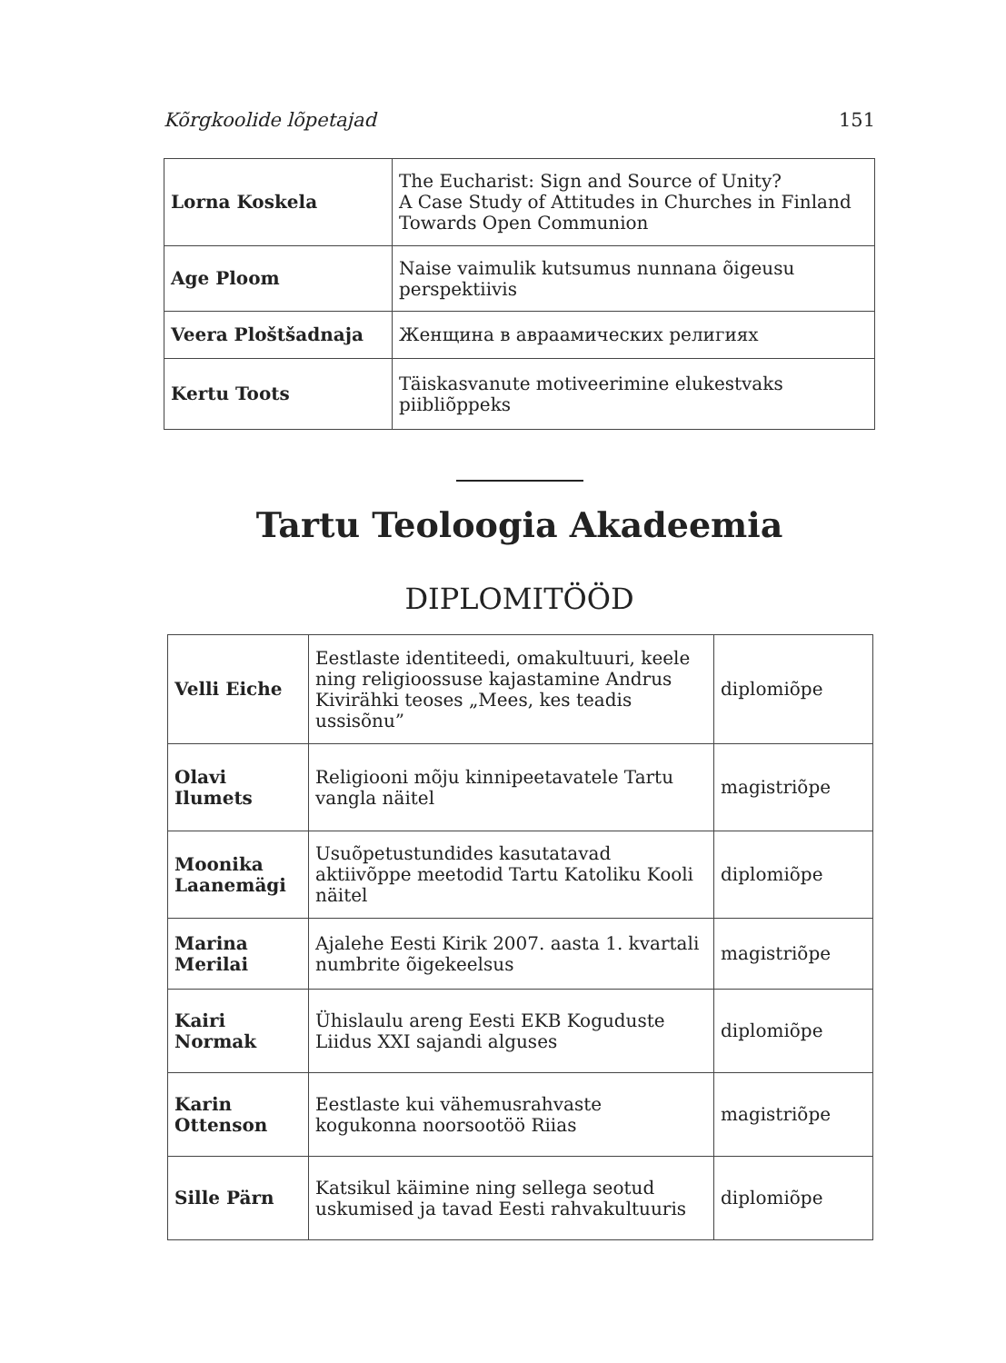Kõrgkoolide lõpetajad 151
| Lorna Koskela | The Eucharist: Sign and Source of Unity? A Case Study of Attitudes in Churches in Finland Towards Open Communion |
| Age Ploom | Naise vaimulik kutsumus nunnana õigeusu perspektiivis |
| Veera Ploštšadnaja | Женщина в авраамических религиях |
| Kertu Toots | Täiskasvanute motiveerimine elukestvaks piibliõppeks |
Tartu Teoloogia Akadeemia
DIPLOMITÖÖD
| Velli Eiche | Eestlaste identiteedi, omakultuuri, keele ning religioossuse kajastamine Andrus Kivirähki teoses „Mees, kes teadis ussisõnu” | diplomiõpe |
| Olavi Ilumets | Religiooni mõju kinnipeetavatele Tartu vangla näitel | magistriõpe |
| Moonika Laanemägi | Usuõpetustundides kasutatavad aktiivõppe meetodid Tartu Katoliku Kooli näitel | diplomiõpe |
| Marina Merilai | Ajalehe Eesti Kirik 2007. aasta 1. kvartali numbrite õigekeelsus | magistriõpe |
| Kairi Normak | Ühislaulu areng Eesti EKB Koguduste Liidus XXI sajandi alguses | diplomiõpe |
| Karin Ottenson | Eestlaste kui vähemusrahvaste kogukonna noorsootöö Riias | magistriõpe |
| Sille Pärn | Katsikul käimine ning sellega seotud uskumised ja tavad Eesti rahvakultuuris | diplomiõpe |